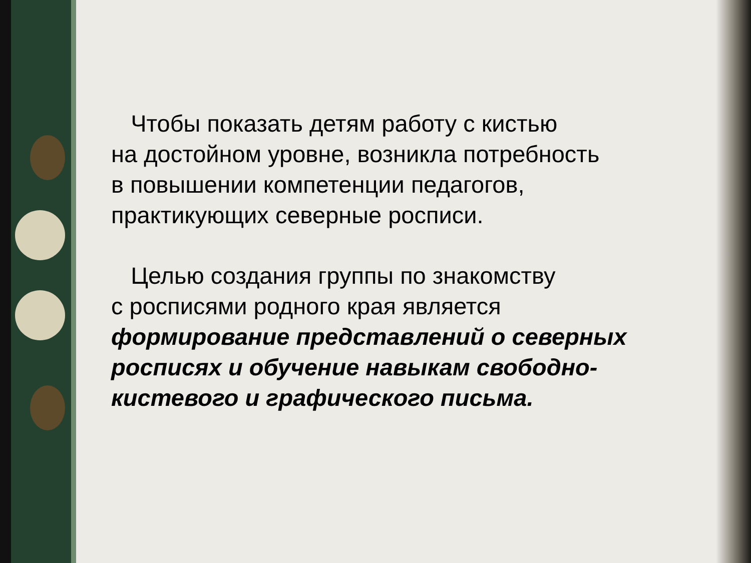Чтобы показать детям работу с кистью
на достойном уровне, возникла потребность
в повышении компетенции педагогов,
практикующих северные росписи.
Целью создания группы по знакомству
с росписями родного края является
формирование представлений о северных росписях и обучение навыкам свободно-кистевого и графического письма.